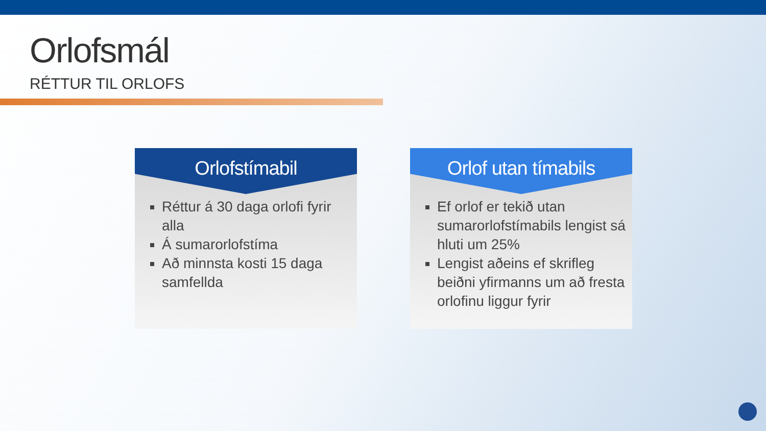Orlofsmál
RÉTTUR TIL ORLOFS
Orlofstímabil
Réttur á 30 daga orlofi fyrir alla
Á sumarorlofstíma
Að minnsta kosti 15 daga samfellda
Orlof utan tímabils
Ef orlof er tekið utan sumarorlofstímabils lengist sá hluti um 25%
Lengist aðeins ef skrifleg beiðni yfirmanns um að fresta orlofinu liggur fyrir